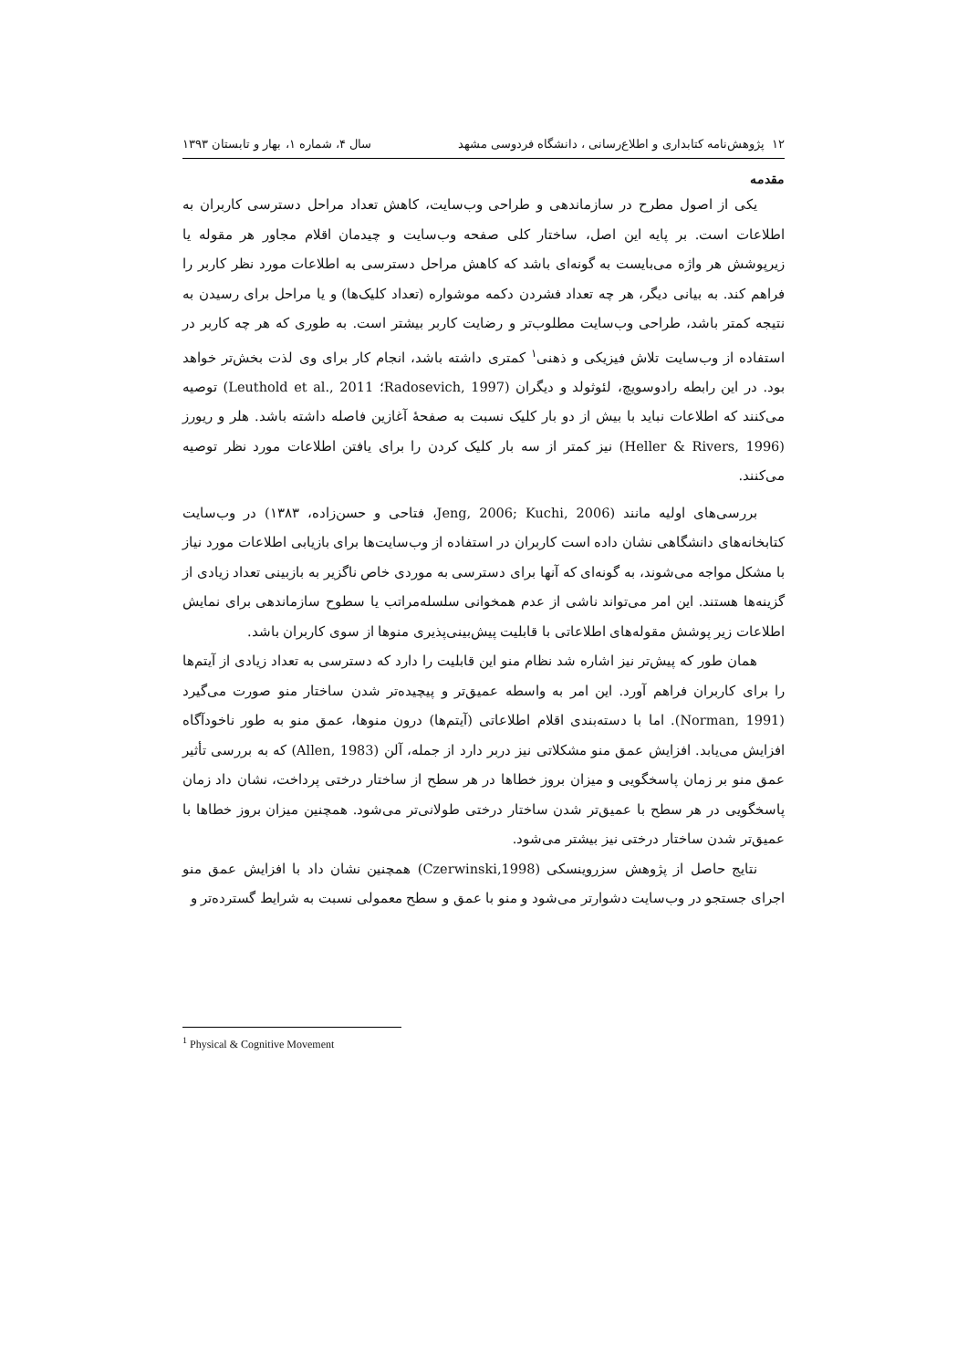۱۲ پژوهش‌نامه کتابداری و اطلاع‌رسانی ، دانشگاه فردوسی مشهد سال ۴، شماره ۱، بهار و تابستان ۱۳۹۳
مقدمه
یکی از اصول مطرح در سازماندهی و طراحی وب‌سایت، کاهش تعداد مراحل دسترسی کاربران به اطلاعات است. بر پایه این اصل، ساختار کلی صفحه وب‌سایت و چیدمان اقلام مجاور هر مقوله یا زیرپوشش هر واژه می‌بایست به گونه‌ای باشد که کاهش مراحل دسترسی به اطلاعات مورد نظر کاربر را فراهم کند. به بیانی دیگر، هر چه تعداد فشردن دکمه موشواره (تعداد کلیک‌ها) و یا مراحل برای رسیدن به نتیجه کمتر باشد، طراحی وب‌سایت مطلوب‌تر و رضایت کاربر بیشتر است. به طوری که هر چه کاربر در استفاده از وب‌سایت تلاش فیزیکی و ذهنی<sup>۱</sup> کمتری داشته باشد، انجام کار برای وی لذت بخش‌تر خواهد بود. در این رابطه رادوسویچ، لئوثولد و دیگران (Radosevich, 1997؛ Leuthold et al., 2011) توصیه می‌کنند که اطلاعات نباید با بیش از دو بار کلیک نسبت به صفحهٔ آغازین فاصله داشته باشد. هلر و ریورز (Heller & Rivers, 1996) نیز کمتر از سه بار کلیک کردن را برای یافتن اطلاعات مورد نظر توصیه می‌کنند.
بررسی‌های اولیه مانند (Jeng, 2006; Kuchi, 2006، فتاحی و حسن‌زاده، ۱۳۸۳) در وب‌سایت کتابخانه‌های دانشگاهی نشان داده است کاربران در استفاده از وب‌سایت‌ها برای بازیابی اطلاعات مورد نیاز با مشکل مواجه می‌شوند، به گونه‌ای که آنها برای دسترسی به موردی خاص ناگزیر به بازبینی تعداد زیادی از گزینه‌ها هستند. این امر می‌تواند ناشی از عدم همخوانی سلسله‌مراتب یا سطوح سازماندهی برای نمایش اطلاعات زیر پوشش مقوله‌های اطلاعاتی با قابلیت پیش‌بینی‌پذیری منوها از سوی کاربران باشد.
همان طور که پیش‌تر نیز اشاره شد نظام منو این قابلیت را دارد که دسترسی به تعداد زیادی از آیتم‌ها را برای کاربران فراهم آورد. این امر به واسطه عمیق‌تر و پیچیده‌تر شدن ساختار منو صورت می‌گیرد (Norman, 1991). اما با دسته‌بندی اقلام اطلاعاتی (آیتم‌ها) درون منوها، عمق منو به طور ناخودآگاه افزایش می‌یابد. افزایش عمق منو مشکلاتی نیز دربر دارد از جمله، آلن (Allen, 1983) که به بررسی تأثیر عمق منو بر زمان پاسخگویی و میزان بروز خطاها در هر سطح از ساختار درختی پرداخت، نشان داد زمان پاسخگویی در هر سطح با عمیق‌تر شدن ساختار درختی طولانی‌تر می‌شود. همچنین میزان بروز خطاها با عمیق‌تر شدن ساختار درختی نیز بیشتر می‌شود.
نتایج حاصل از پژوهش سزروینسکی (Czerwinski,1998) همچنین نشان داد با افزایش عمق منو اجرای جستجو در وب‌سایت دشوارتر می‌شود و منو با عمق و سطح معمولی نسبت به شرایط گسترده‌تر و
<sup>1</sup> Physical & Cognitive Movement